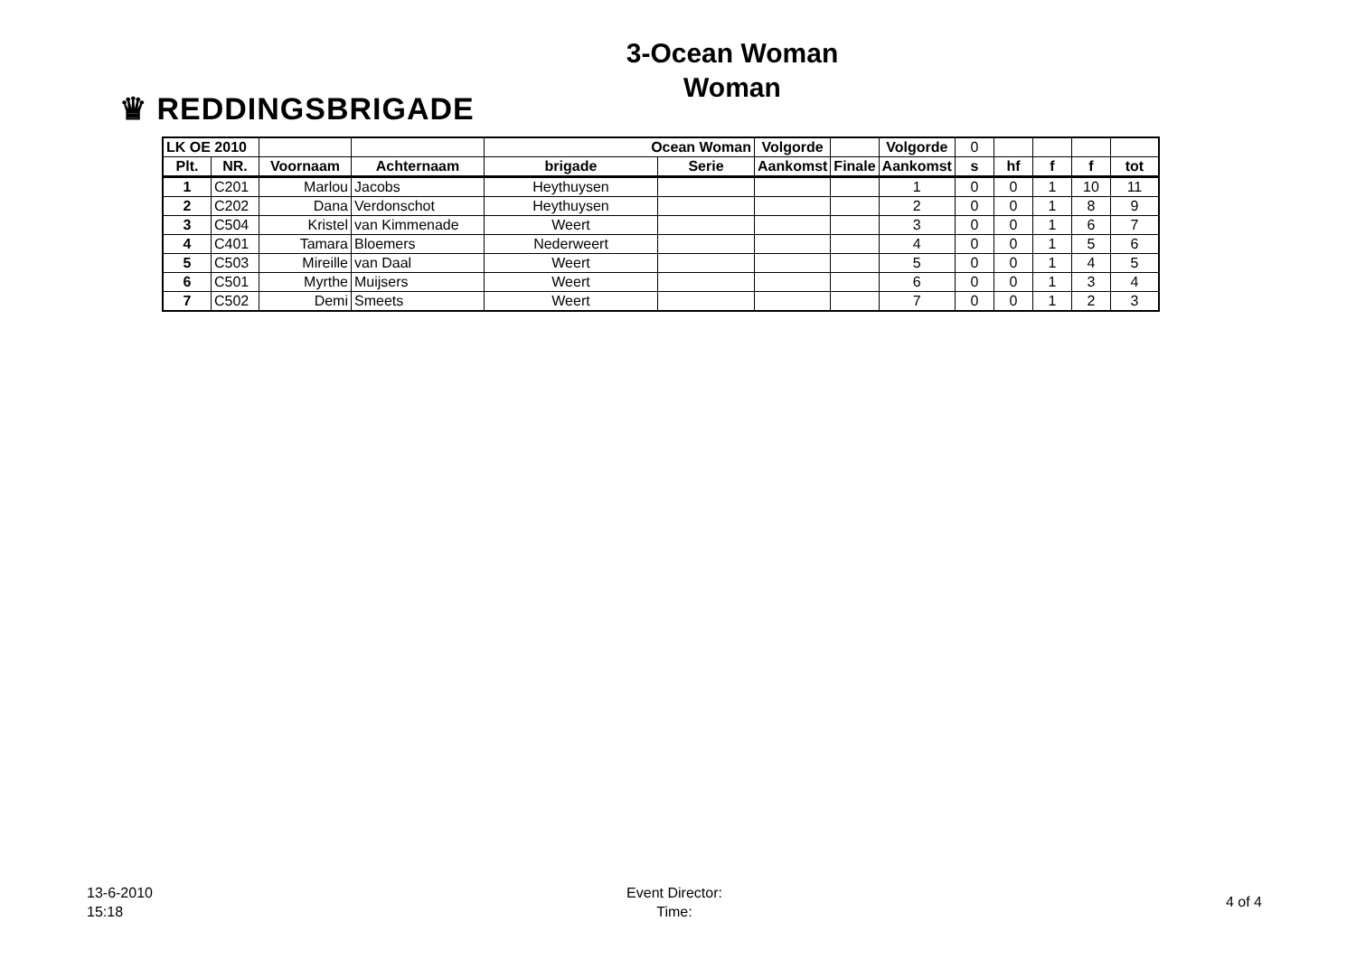♛ REDDINGSBRIGADE
3-Ocean Woman
Woman
| LK OE 2010 | | | | Ocean Woman | | Volgorde | | Volgorde | 0 | | | | |
| Plt. | NR. | Voornaam | Achternaam | brigade | Serie | Aankomst | Finale | Aankomst | s | hf | f | f | tot |
| 1 | C201 | Marlou | Jacobs | Heythuysen | | | | 1 | 0 | 0 | 1 | 10 | 11 |
| 2 | C202 | Dana | Verdonschot | Heythuysen | | | | 2 | 0 | 0 | 1 | 8 | 9 |
| 3 | C504 | Kristel | van Kimmenade | Weert | | | | 3 | 0 | 0 | 1 | 6 | 7 |
| 4 | C401 | Tamara | Bloemers | Nederweert | | | | 4 | 0 | 0 | 1 | 5 | 6 |
| 5 | C503 | Mireille | van Daal | Weert | | | | 5 | 0 | 0 | 1 | 4 | 5 |
| 6 | C501 | Myrthe | Muijsers | Weert | | | | 6 | 0 | 0 | 1 | 3 | 4 |
| 7 | C502 | Demi | Smeets | Weert | | | | 7 | 0 | 0 | 1 | 2 | 3 |
13-6-2010
15:18
Event Director:
Time:
4 of 4